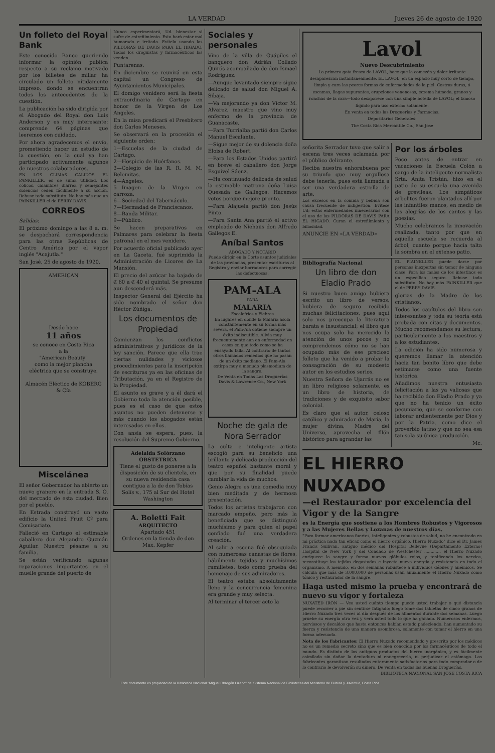LA VERDAD Jueves 26 de agosto de 1920
Un folleto del Royal Bank
Este conocido Banco queriendo informar la opinión pública respecto a su reclamo motivado por los billetes de millar ha circulado un folleto nítidamente impreso, dondo se encuentran todos los antecedentes de la cuestión.
La publicación ha sido dirigida por el Abogado del Royal don Luis Anderson y es muy interesante: comprende 64 páginas que leeremos con cuidado.
Por ahora agradecemos el envío, prometiendo hacer un estudio de la cuestión, en la cual ya han participado activamente algunos de nuestros colaboradores.
EN LOS CLIMAS CALIDOS EL PANKILLER, es de suma utilidad. Los cólicos, calambres diarrea y semejantes dolencias ceden fácilmente a su acción. Rehuse todo substituto. No hay más que un PAINKILLER el de PERRY DAVIS.
CORREOS
Salidas:
El próximo domingo a las 8 a. m. se despachará correspondencia para las otras Repúblicas de Centro América por el vapor inglés "Acajutla."
San José, 25 de agosto de 1920.
AMERICAN
Desde hace
11 años
se conoce en Costa Rica
a la
"American Beauty"
como la mejor plancha eléctrica que se construye.
Almacén Eléctico de KOBERG & Cía
Miscelánea
El señor Gobernador ha abierto un nuevo granero en la entrada S. O. del mercado de esta ciudad. Bien por el pueblo.
En Estrada construyó un vasto edificio la United Fruit Cº para Comisariato.
Falleció en Cartago el estimable caballero don Alejandro Guzmán Aguilar. Nuestro pésame a su familia.
Se están verificando algunas reparaciones importantes en el muelle grande del puerto de
Nunca esperimentará, Ud. bienestar si sufre de estreñimiento. Esto hará estar mal humorado e irritado. Evítelo usando las PILDORAS DE DAVIS PARA EL HIGADO. Todos los droguistas y farmacéuticos las venden.
Puntarenas.
En diciembre se reunirá en esta capital un Congreso de Ayuntamientos Municipales.
El domigo venidero será la fiesta extraordinaria de Cartago en honor de la Virgen de Los Angeles.
En la misa predicará el Presbítero don Carlos Meneses.
Se observará en la procesión el siguiente orden:
1—Escuelas de la ciudad de Cartago.
2—Hospicio de Huérfanos.
3—Colegio de las R. R. M. M. Belemitas.
4—Angeles.
5—Imagen de la Virgen en carroza.
6—Sociedad del Tabernáculo.
7—Hermadad de Franciscanos.
8—Banda Militar.
9—Público.
Se hacen preparativos en Palmares para celebrar la fiesta patronal en el mes venidero.
Por acuerdo oficial publicado ayer en La Gaceta, fué suprimida la Administración de Licores de La Mansión.
El precio del azúcar ha bajado de ₡ 60 a ₡ 40 el quintal. Se presume aun descenderá más.
Inspector General del Ejército ha sido nombrado el señor don Héctor Zúñiga.
Los documentos de Propiedad
Comienzan los conflictos administrativos y jurídicos de la ley sanción. Parece que ella trae ciertas nulidades y viciosos procedimientos para la inscripción de escrituras ya en las oficinas de Tributación, ya en el Registro de la Propiedad.
El asunto es grave y a él dará el Gobierno toda la atención posible, pues es el caso de que estos asuntos no pueden detenerse y más cuando los abogados están interesados en ellos.
Con ansia se espera, pues, la resolución del Supremo Gobierno.
Adelaida Solórzano
OBSTETRICA
Tiene el gusto de ponerse a la disposición de su clientela, en su nueva residencia casa contigua a la de don Tobías Solís v., 175 al Sur del Hotel Washington
A. Boletti Fait
ARQUITECTO
Apartado 451
Ordenes en la tienda de don Max. Kepfer
Sociales y personales
Vino de la villa de Guápiles el banquero don Adrián Collado Quirós acompañado de don Ismael Rodríguez.
—Aunque levantado siempre sigue delicado de salud don Miguel A. Sibaja.
—Va mejorando ya don Víctor M. Alvarez, maestro que vino muy enfermo de la provincia de Guanacaste.
—Para Turrialba partió don Carlos Manuel Escalante.
—Sigue mejor de su dolencia doña Eloisa de Robert.
—Para los Estados Unidos partirá en breve el caballero don Jorge Esquivel Sáenz.
—Ha continuado delicada de salud la estimable matrona doña Luisa Quesada de Gallegos. Hacemos votos porque mejore pronto.
—Para Alajuela partió don Jesús Pinto.
—Para Santa Ana partió el activo empleado de Niehaus don Alfredo Gallegos E.
Aníbal Santos
ABOGADO Y NOTARIO
Puede dirigir en la Corte asuntos judiciales de las provincias, presentar escrituras al Registro y enviar borradores para corregir las defectuosas.
PAM-ALA
PARA
MALARIA
Escalofríos y Fiebres
En lugares en donde la Malaria asola constantemente en su forma más severa, el Pam-Ala obtiene siempre un éxito indiscutible. Alivia muy frecuentemente aun en enfermedad en casos en que todo como se ha ensayado falla. Al contrario de tantos otros llamados remedios que no pasan de un éxito mediano. El Pam-Ala extirpa muy a menudo plasmodium de la sangre.
De Venta en Todas Las Droguerías
Davis & Lawrence Co., New York
Noche de gala de Nora Serrador
La culta e inteligente artista escogió para su beneficio una brillante y delicada producción del teatro español bastante moral y que por su finalidad puede cambiar la vida de muchos.
Genio Alegre es una comedia muy bien meditada y de hermosa presentación.
Todos los artistas trabajaron con marcado empeño, pero más la beneficiada que se distinguió muchísimo y para quien el papel confiado fué una verdadera creación.
Al salir a escena fué obsequiada con numerosas canastas de flores, hábilmente tejidas y muchísimos ramilletes, todo como prueba del homenaje de sus admiradores.
El teatro estaba absolutamente lleno y la concurrencia femenina era grande y muy selecta.
Al terminar el tercer acto la
Lavol
Nuevo Descubrimiento
La primera gota fresca de LAVOL, hace que la comezón y dolor irritante desaparezcan instantaneamente. EL LAVOL, en un espacio muy corto de tiempo, limpia y cura las peores formas de enfermedades de la piel. Costras duras, ó escamas, llagas supurantes, erupciones venenosas, eczema húmeda, granos y ronchas de la cara—todo desaparece con una simple botella de LAVOL; el famoso líquido para uso externo solamente.
En venta en todas las Droguerías y Farmacias.
Depositarios Generales:
The Costa Rica Mercantile Co., San Jose
señorita Serrador tuvo que salir a escena tres veces aclamada por el público delirante.
Reciba nuestra enhorabuena por su triunfo que muy orgullosa debe tenerla, pues está llamada a ser una verdadera estrella de arte.
Los excesos en la comida y bebida son causa frecuente de indigestión. Evítese Ud; estas enfermedades innecesarias con el uso de las PILDORAS DE DAVIS PARA EL HIGADO. Curan el estreñimiento y biliosidad.
ANUNCIE EN «LA VERDAD»
Por los árboles
Poco antes de entrar en vacaciones la Escuela Colón a cargo de la inteligeute normalista Srta. Anita Tristán, hizo en el patio de su escuela una avenida de grevíleas. Los simpáticos arbolitos fueron plantados allí por las infantiles manos, en medio de las alegrías de los cantos y las poesías.
Mucho celebramos la innovación realizada, tanto por que en aquella escuela se recuerda al árbol, cuanto porque hacía talta la sombra en el extenso patio.
Bibliografía Nacional
Un libro de don Eladio Prado
Si nuestro buen amigo hubiera escrito un libro de versos, hubiera de seguro recibido muchas felicitaciones, pues aquí solo nos preocupa la literatura barata e insustancial; el libro que nos ocupa solo ha merecido la atención de unos pocos y no comprendemos cómo no se han ocupado más de ese precioso folleto que ha venido a probar la consagración de su modesto autor en los estudios serios.
Nuestra Señora de Ujarrás no es un libro religioso solamente, es un libro de historia, de tradiciones y de exquisito sabor colonial.
Es claro que el autor, celoso católico y admirador de María, la mujer divina, Madre del Universo, aprovecha el filón histórico para agrandar las
EL PIAINKLLER puede darse por personas inexpertas sin temor de ninguna clase. Para los males de los intestinos es un específico seguro. Rehuse todo substituto. No hay más PAINKILLER que el de PERRY DAVIS.
glorias de la Madre de los cristianos.
Todos los capítulos del libro son interesantes y toda su teoría está probada con citas y documentos. Mucho recomendamos su lectura, particularmente a los maestros y a los estudiantes.
La edición ha sido numerosa y queremos llamar la atención hacia tan bonito libro que debe estimarse como una fuente histórica.
Añadimos nuestra entusiasta felicitación a las ya valiosas que ha recibido don Eladio Prado y ya que no ha tenido un éxito pecuniario, que se conforme con laborar ardientemente por Dios y por la Patria, como dice el proverbio latino y que no sea esa tan sola su única producción.
Mc.
EL HIERRO NUXADO
—el Restaurador por excelencia del Vigor y de la Sangre
es la Energía que sostiene a los Hombres Robustos y Vigorosos y a las Mujeres Bellas y Lozanas de nuestros días.
"Para formar americanos fuertes, inteligentes y robustos de salud, no he encontrado en mi práctica nada tan eficaz como el hierro orgánico, Hierro Nuxado" dice el Dr. James Francis Sullivan, antiguo médico del Hospital Bellevue (Departamento Externo) Hospital de New York y del Condado de Westchester ............. el Hierro Nuxado enriquece la sangre y forma nuevos glóbulos rojos, y tonificando los nervios, reconstituye los tejidos degastados e inyecta nueva energía y resistencia en todo el organismo. A menudo, en dos semanas robustece a individuos débiles y anémicos. Se calcula que más de 3,000,000 de personas usan anualmente el Hierro Nuxado como tónico y restaurador de la sangre.
Haga usted mismo la prueba y encontrará de nuevo su vigor y fortaleza
NUXATED IRON — Vea usted cuánto tiempo puede usted trabajar o qué distancia puede recorrer a pie sin sentirse fatigado; luego tome dos tabletas de cinco granos de Hierro Nuxado tres veces al día después de los alimentos durante dos semanas. Luego pruebe su energía otra vez y verá usted todo lo que ha ganado. Numerosos enfermos, nerviosos y decaídos que hasta entonces habían estado padeciendo, han aumentado su fuerza y resistencia de una manera asombrosa, solamente con tomar el hierro en una forma adecuada.
Nota de los Fabricantes: El Hierro Nuxado recomendado y prescrito por los médicos no es un remedio secreto sino que es bien conocido por los farmacéuticos de todo el mundo. Es distinto de los antiguos productos del hierro inorgánico, y es fácilmente asimilado sin dañar la dentadura ni ennegrecerla, ni perjudicar el estómago. Los fabricantes garantizan resultados enteramente satisfactorios para todo comprador o de lo contrario le devolverán su dinero. De venta en todas las buenas Droguerías.
BIBLIOTECA NACIONAL SAN JOSE COSTA RICA
Este documento es propiedad de la Biblioteca Nacional "Miguel Obregón Lizano" del Sistema Nacional de Bibliotecas del Ministerio de Cultura y Juventud, Costa Rica.